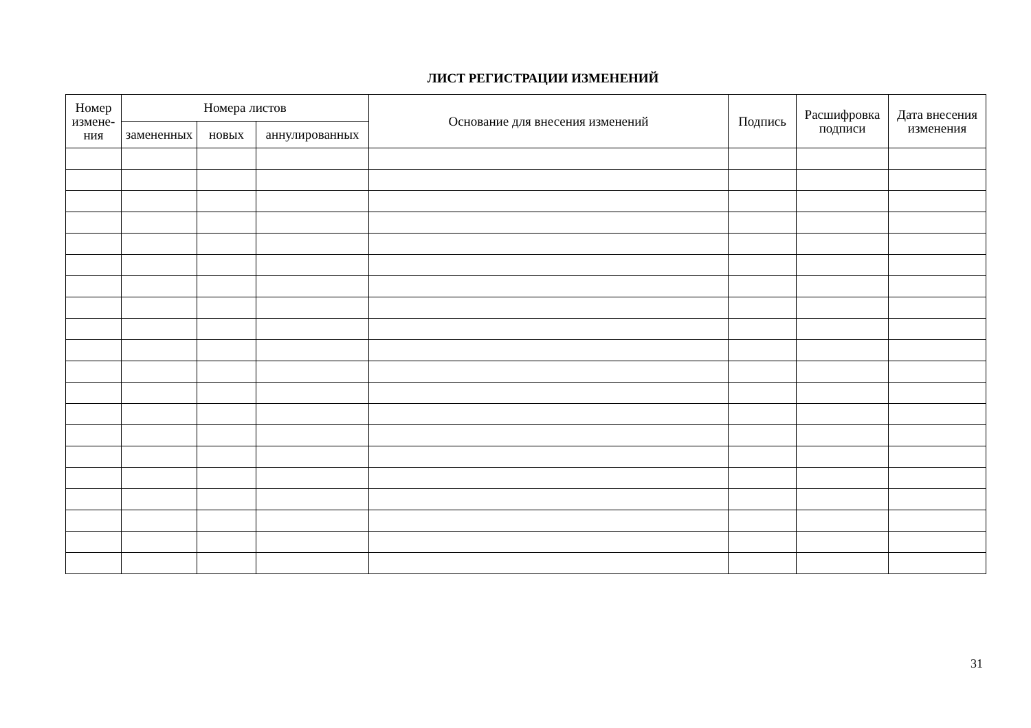ЛИСТ РЕГИСТРАЦИИ ИЗМЕНЕНИЙ
| Номер измене-ния | Номера листов | | | Основание для внесения изменений | Подпись | Расшифровка подписи | Дата внесения изменения |
| --- | --- | --- | --- | --- | --- | --- | --- |
| | замененных | новых | аннулированных | | | | |
31